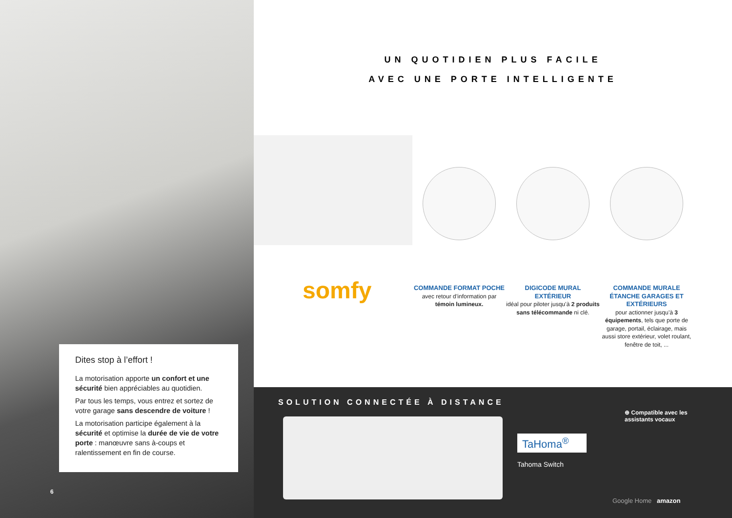Dites stop à l’effort !
La motorisation apporte un confort et une sécurité bien appréciables au quotidien.
Par tous les temps, vous entrez et sortez de votre garage sans descendre de voiture !
La motorisation participe également à la sécurité et optimise la durée de vie de votre porte : manœuvre sans à-coups et ralentissement en fin de course.
6
UN QUOTIDIEN PLUS FACILE
AVEC UNE PORTE INTELLIGENTE
somfy
COMMANDE FORMAT POCHE
avec retour d’information par témoin lumineux.
DIGICODE MURAL EXTÉRIEUR
idéal pour piloter jusqu’à 2 produits sans télécommande ni clé.
COMMANDE MURALE ÉTANCHE GARAGES ET EXTÉRIEURS
pour actionner jusqu’à 3 équipements, tels que porte de garage, portail, éclairage, mais aussi store extérieur, volet roulant, fenêtre de toit, ...
SOLUTION CONNECTÉE À DISTANCE
TaHoma<sup>®</sup>
Tahoma Switch
⊕ Compatible avec les
assistants vocaux
Google Home amazon